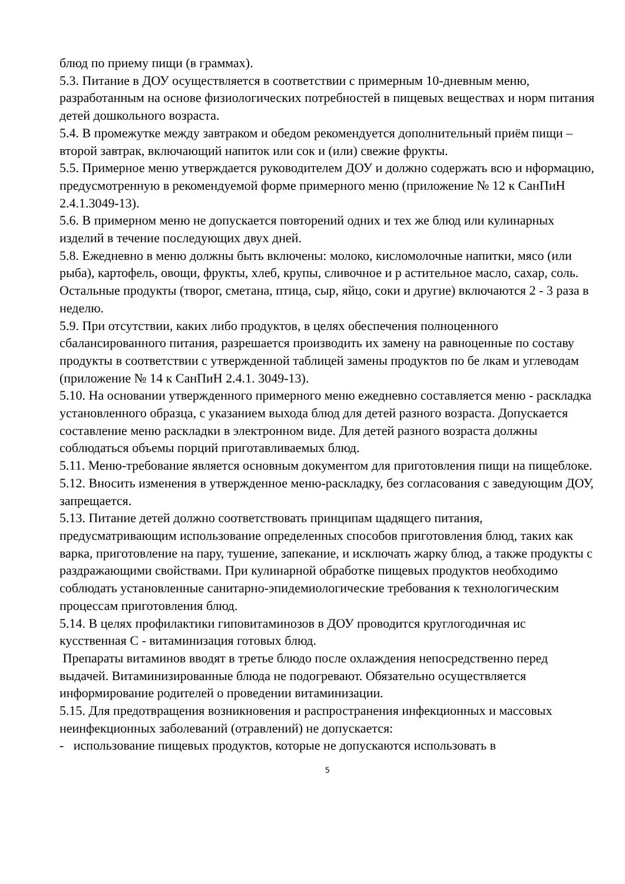блюд по приему пищи (в граммах).
5.3. Питание в ДОУ осуществляется в соответствии с примерным 10-дневным меню, разработанным на основе физиологических потребностей в пищевых веществах и норм питания детей дошкольного возраста.
5.4. В промежутке между завтраком и обедом рекомендуется дополнительный приём пищи – второй завтрак, включающий напиток или сок и (или) свежие фрукты.
5.5. Примерное меню утверждается руководителем ДОУ и должно содержать всю и нформацию, предусмотренную в рекомендуемой форме примерного меню (приложение № 12 к СанПиН 2.4.1.3049-13).
5.6. В примерном меню не допускается повторений одних и тех же блюд или кулинарных изделий в течение последующих двух дней.
5.8. Ежедневно в меню должны быть включены: молоко, кисломолочные напитки, мясо (или рыба), картофель, овощи, фрукты, хлеб, крупы, сливочное и р астительное масло, сахар, соль. Остальные продукты (творог, сметана, птица, сыр, яйцо, соки и другие) включаются 2 - 3 раза в неделю.
5.9. При отсутствии, каких либо продуктов, в целях обеспечения полноценного сбалансированного питания, разрешается производить их замену на равноценные по составу продукты в соответствии с утвержденной таблицей замены продуктов по бе лкам и углеводам (приложение № 14 к СанПиН 2.4.1. 3049-13).
5.10. На основании утвержденного примерного меню ежедневно составляется меню - раскладка установленного образца, с указанием выхода блюд для детей разного возраста. Допускается составление меню раскладки в электронном виде. Для детей разного возраста должны соблюдаться объемы порций приготавливаемых блюд.
5.11. Меню-требование является основным документом для приготовления пищи на пищеблоке.
5.12. Вносить изменения в утвержденное меню-раскладку, без согласования с заведующим ДОУ, запрещается.
5.13. Питание детей должно соответствовать принципам щадящего питания, предусматривающим использование определенных способов приготовления блюд, таких как варка, приготовление на пару, тушение, запекание, и исключать жарку блюд, а также продукты с раздражающими свойствами. При кулинарной обработке пищевых продуктов необходимо соблюдать установленные санитарно-эпидемиологические требования к технологическим процессам приготовления блюд.
5.14. В целях профилактики гиповитаминозов в ДОУ проводится круглогодичная ис кусственная С - витаминизация готовых блюд.
Препараты витаминов вводят в третье блюдо после охлаждения непосредственно перед выдачей. Витаминизированные блюда не подогревают. Обязательно осуществляется информирование родителей о проведении витаминизации.
5.15. Для предотвращения возникновения и распространения инфекционных и массовых неинфекционных заболеваний (отравлений) не допускается:
- использование пищевых продуктов, которые не допускаются использовать в
5